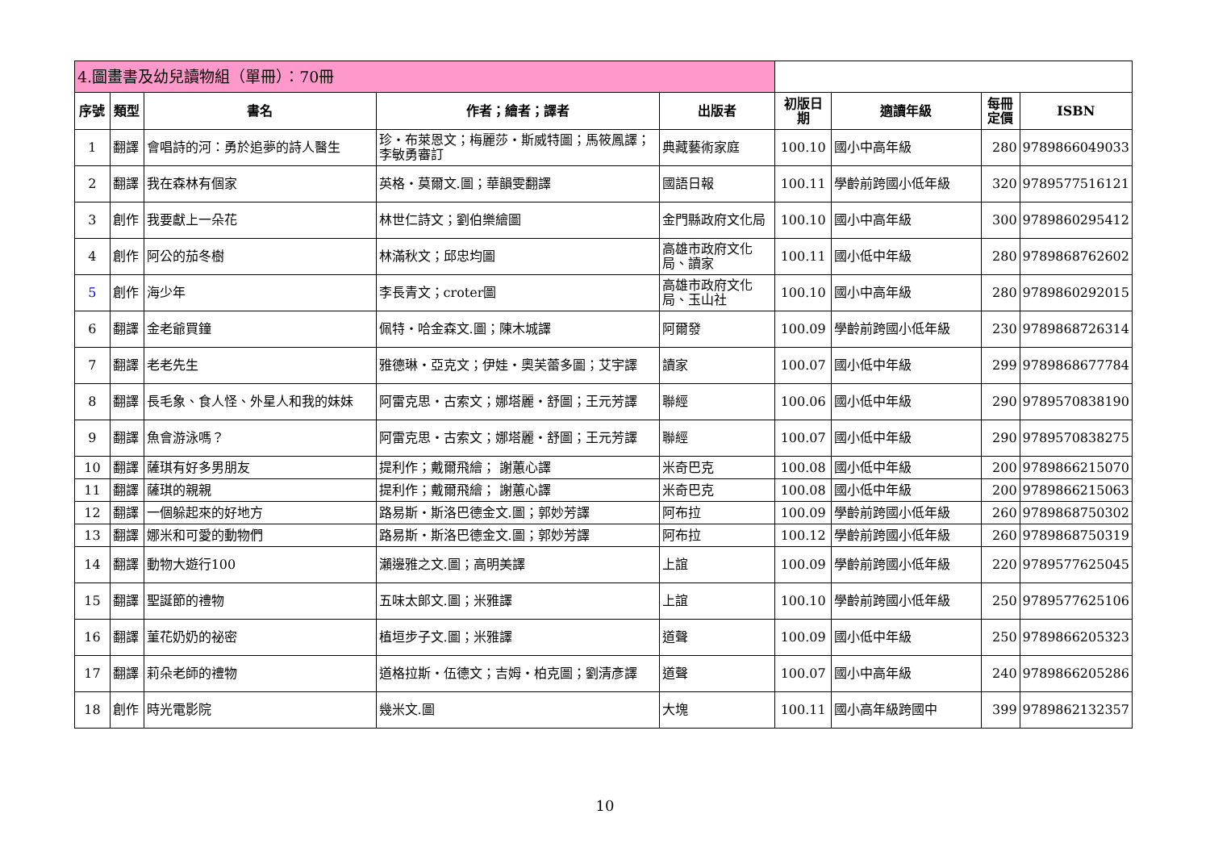| 4.圖畫書及幼兒讀物組（單冊）：70冊 | | | | | | | | |
| 序號 | 類型 | 書名 | 作者；繪者；譯者 | 出版者 | 初版日期 | 適讀年級 | 每冊定價 | ISBN |
| 1 | 翻譯 | 會唱詩的河：勇於追夢的詩人醫生 | 珍・布萊恩文；梅麗莎・斯威特圖；馬筱鳳譯；李敏勇審訂 | 典藏藝術家庭 | 100.10 | 國小中高年級 | 280 | 9789866049033 |
| 2 | 翻譯 | 我在森林有個家 | 英格・莫爾文.圖；華韻雯翻譯 | 國語日報 | 100.11 | 學齡前跨國小低年級 | 320 | 9789577516121 |
| 3 | 創作 | 我要獻上一朵花 | 林世仁詩文；劉伯樂繪圖 | 金門縣政府文化局 | 100.10 | 國小中高年級 | 300 | 9789860295412 |
| 4 | 創作 | 阿公的茄冬樹 | 林滿秋文；邱忠均圖 | 高雄市政府文化局、讀家 | 100.11 | 國小低中年級 | 280 | 9789868762602 |
| 5 | 創作 | 海少年 | 李長青文；croter圖 | 高雄市政府文化局、玉山社 | 100.10 | 國小中高年級 | 280 | 9789860292015 |
| 6 | 翻譯 | 金老爺買鐘 | 佩特・哈金森文.圖；陳木城譯 | 阿爾發 | 100.09 | 學齡前跨國小低年級 | 230 | 9789868726314 |
| 7 | 翻譯 | 老老先生 | 雅德琳・亞克文；伊娃・奧芙蕾多圖；艾宇譯 | 讀家 | 100.07 | 國小低中年級 | 299 | 9789868677784 |
| 8 | 翻譯 | 長毛象、食人怪、外星人和我的妹妹 | 阿雷克思・古索文；娜塔麗・舒圖；王元芳譯 | 聯經 | 100.06 | 國小低中年級 | 290 | 9789570838190 |
| 9 | 翻譯 | 魚會游泳嗎？ | 阿雷克思・古索文；娜塔麗・舒圖；王元芳譯 | 聯經 | 100.07 | 國小低中年級 | 290 | 9789570838275 |
| 10 | 翻譯 | 薩琪有好多男朋友 | 提利作；戴爾飛繪； 謝蕙心譯 | 米奇巴克 | 100.08 | 國小低中年級 | 200 | 9789866215070 |
| 11 | 翻譯 | 薩琪的親親 | 提利作；戴爾飛繪； 謝蕙心譯 | 米奇巴克 | 100.08 | 國小低中年級 | 200 | 9789866215063 |
| 12 | 翻譯 | 一個躲起來的好地方 | 路易斯・斯洛巴德金文.圖；郭妙芳譯 | 阿布拉 | 100.09 | 學齡前跨國小低年級 | 260 | 9789868750302 |
| 13 | 翻譯 | 娜米和可愛的動物們 | 路易斯・斯洛巴德金文.圖；郭妙芳譯 | 阿布拉 | 100.12 | 學齡前跨國小低年級 | 260 | 9789868750319 |
| 14 | 翻譯 | 動物大遊行100 | 瀨邊雅之文.圖；高明美譯 | 上誼 | 100.09 | 學齡前跨國小低年級 | 220 | 9789577625045 |
| 15 | 翻譯 | 聖誕節的禮物 | 五味太郎文.圖；米雅譯 | 上誼 | 100.10 | 學齡前跨國小低年級 | 250 | 9789577625106 |
| 16 | 翻譯 | 菫花奶奶的祕密 | 植垣步子文.圖；米雅譯 | 道聲 | 100.09 | 國小低中年級 | 250 | 9789866205323 |
| 17 | 翻譯 | 莉朵老師的禮物 | 道格拉斯・伍德文；吉姆・柏克圖；劉清彥譯 | 道聲 | 100.07 | 國小中高年級 | 240 | 9789866205286 |
| 18 | 創作 | 時光電影院 | 幾米文.圖 | 大塊 | 100.11 | 國小高年級跨國中 | 399 | 9789862132357 |
10